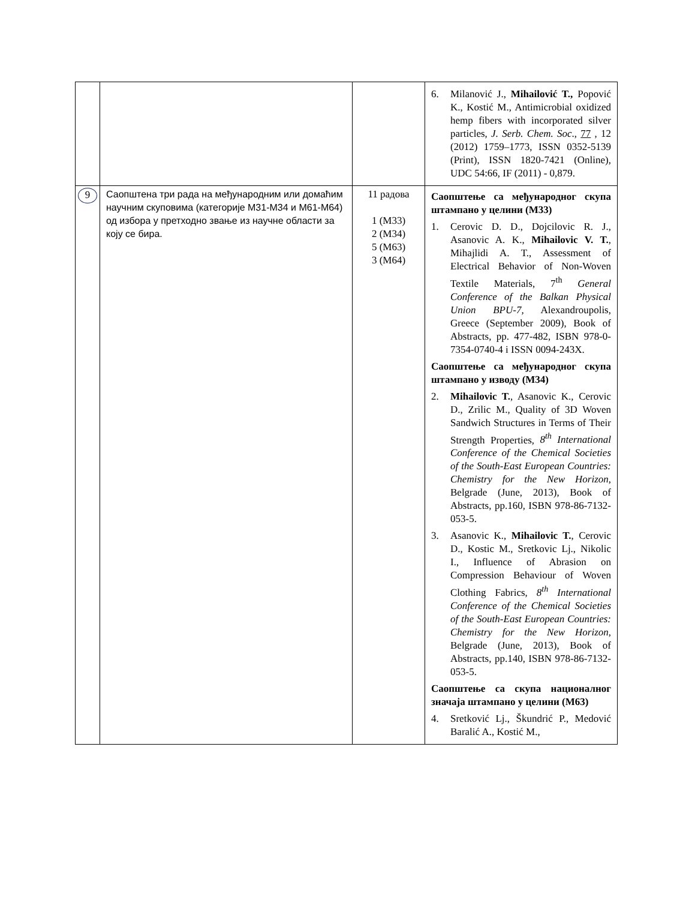| | | | 6. Milanović J., Mihailović T., Popović K., Kostić M., Antimicrobial oxidized hemp fibers with incorporated silver particles, J. Serb. Chem. Soc ., 77 , 12 (2012) 1759–1773, ISSN 0352-5139 (Print), ISSN 1820-7421 (Online), UDC 54:66, IF (2011) - 0,879. |
| 9 | Саопштена три рада на међународним или домаћим научним скуповима (категорије М31-М34 и М61-М64) од избора у претходно звање из научне области за коју се бира. | 11 радова 1 (М33) 2 (М34) 5 (М63) 3 (М64) | Саопштење са међународног скупа штампано у целини (М33) 1. Cerovic D. D., Dojcilovic R. J., Asanovic A. K., Mihailovic V. T. , Mihajlidi A. T., Assessment of Electrical Behavior of Non-Woven Textile Materials, 7<sup>th</sup> General Conference of the Balkan Physical Union BPU-7, Alexandroupolis, Greece (September 2009), Book of Abstracts, pp. 477-482, ISBN 978-0-7354-0740-4 i ISSN 0094-243X. Саопштење са међународног скупа штампано у изводу (М34) 2. Mihailovic T. , Asanovic K., Cerovic D., Zrilic M., Quality of 3D Woven Sandwich Structures in Terms of Their Strength Properties, 8<sup>th</sup> International Conference of the Chemical Societies of the South-East European Countries: Chemistry for the New Horizon , Belgrade (June, 2013), Book of Abstracts, pp.160, ISBN 978-86-7132-053-5. 3. Asanovic K., Mihailovic T. , Cerovic D., Kostic M., Sretkovic Lj., Nikolic I., Influence of Abrasion on Compression Behaviour of Woven Clothing Fabrics, 8<sup>th</sup> International Conference of the Chemical Societies of the South-East European Countries: Chemistry for the New Horizon , Belgrade (June, 2013), Book of Abstracts, pp.140, ISBN 978-86-7132-053-5. Саопштење са скупа националног значаја штампано у целини (М63) 4. Sretković Lj., Škundrić P., Medović Baralić A., Kostić M., |